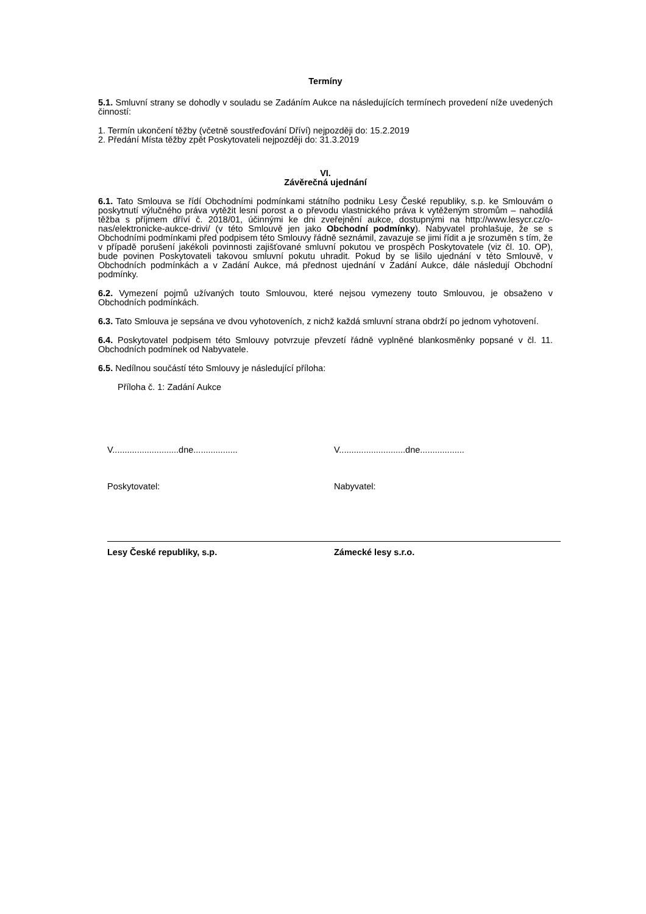Termíny
5.1. Smluvní strany se dohodly v souladu se Zadáním Aukce na následujících termínech provedení níže uvedených činností:
1. Termín ukončení těžby (včetně soustřeďování Dříví) nejpozději do: 15.2.2019
2. Předání Místa těžby zpět Poskytovateli nejpozději do: 31.3.2019
VI.
Závěrečná ujednání
6.1. Tato Smlouva se řídí Obchodními podmínkami státního podniku Lesy České republiky, s.p. ke Smlouvám o poskytnutí výlučného práva vytěžit lesní porost a o převodu vlastnického práva k vytěženým stromům – nahodilá těžba s příjmem dříví č. 2018/01, účinnými ke dni zveřejnění aukce, dostupnými na http://www.lesycr.cz/o-nas/elektronicke-aukce-drivi/ (v této Smlouvě jen jako Obchodní podmínky). Nabyvatel prohlašuje, že se s Obchodními podmínkami před podpisem této Smlouvy řádně seznámil, zavazuje se jimi řídit a je srozuměn s tím, že v případě porušení jakékoli povinnosti zajišťované smluvní pokutou ve prospěch Poskytovatele (viz čl. 10. OP), bude povinen Poskytovateli takovou smluvní pokutu uhradit. Pokud by se lišilo ujednání v této Smlouvě, v Obchodních podmínkách a v Zadání Aukce, má přednost ujednání v Zadání Aukce, dále následují Obchodní podmínky.
6.2. Vymezení pojmů užívaných touto Smlouvou, které nejsou vymezeny touto Smlouvou, je obsaženo v Obchodních podmínkách.
6.3. Tato Smlouva je sepsána ve dvou vyhotoveních, z nichž každá smluvní strana obdrží po jednom vyhotovení.
6.4. Poskytovatel podpisem této Smlouvy potvrzuje převzetí řádně vyplněné blankosměnky popsané v čl. 11. Obchodních podmínek od Nabyvatele.
6.5. Nedílnou součástí této Smlouvy je následující příloha:
Příloha č. 1: Zadání Aukce
V...........................dne..................
Poskytovatel:
Lesy České republiky, s.p.
V...........................dne..................
Nabyvatel:
Zámecké lesy s.r.o.